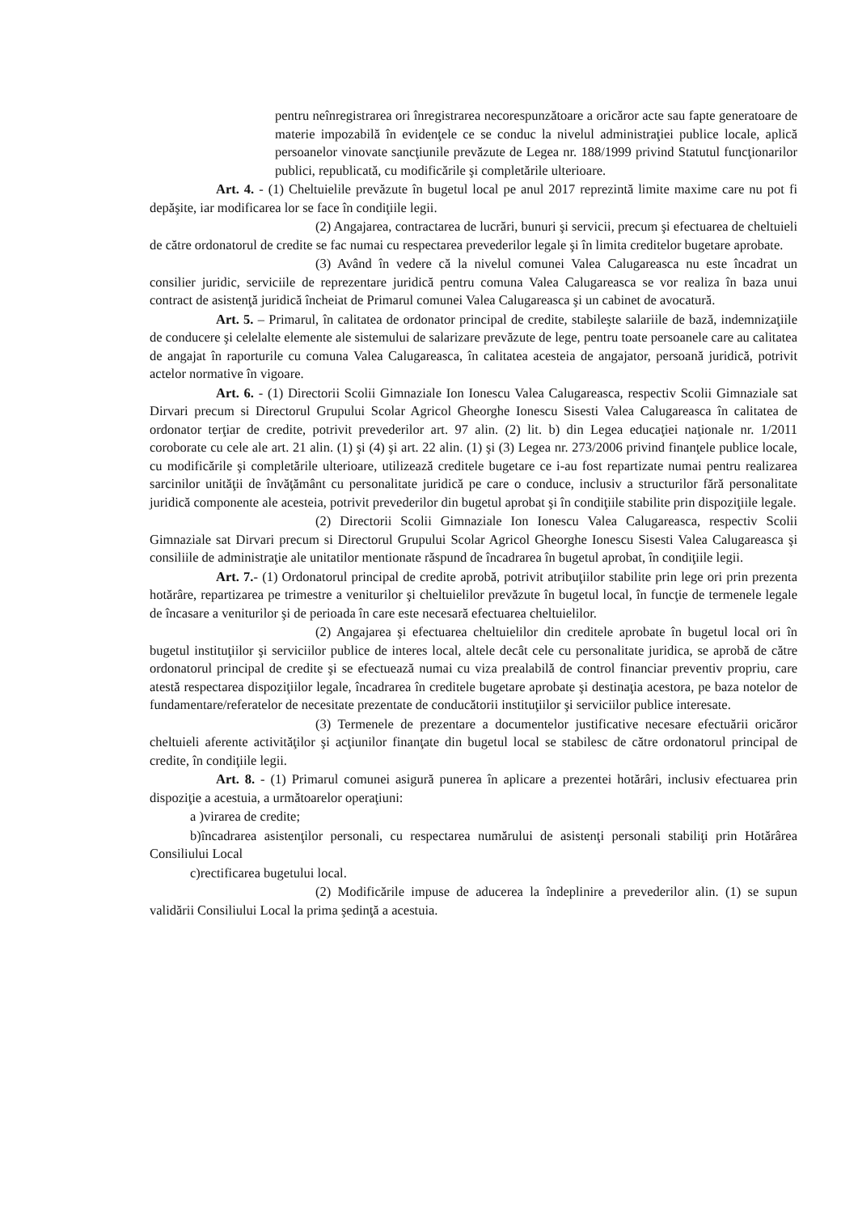pentru neînregistrarea ori înregistrarea necorespunzătoare a oricăror acte sau fapte generatoare de materie impozabilă în evidenţele ce se conduc la nivelul administraţiei publice locale, aplică persoanelor vinovate sancţiunile prevăzute de Legea nr. 188/1999 privind Statutul funcţionarilor publici, republicată, cu modificările şi completările ulterioare.
Art. 4. - (1) Cheltuielile prevăzute în bugetul local pe anul 2017 reprezintă limite maxime care nu pot fi depăşite, iar modificarea lor se face în condiţiile legii.
(2) Angajarea, contractarea de lucrări, bunuri şi servicii, precum şi efectuarea de cheltuieli de către ordonatorul de credite se fac numai cu respectarea prevederilor legale şi în limita creditelor bugetare aprobate.
(3) Având în vedere că la nivelul comunei Valea Calugareasca nu este încadrat un consilier juridic, serviciile de reprezentare juridică pentru comuna Valea Calugareasca se vor realiza în baza unui contract de asistenţă juridică încheiat de Primarul comunei Valea Calugareasca şi un cabinet de avocatură.
Art. 5. – Primarul, în calitatea de ordonator principal de credite, stabileşte salariile de bază, indemnizaţiile de conducere şi celelalte elemente ale sistemului de salarizare prevăzute de lege, pentru toate persoanele care au calitatea de angajat în raporturile cu comuna Valea Calugareasca, în calitatea acesteia de angajator, persoană juridică, potrivit actelor normative în vigoare.
Art. 6. - (1) Directorii Scolii Gimnaziale Ion Ionescu Valea Calugareasca, respectiv Scolii Gimnaziale sat Dirvari precum si Directorul Grupului Scolar Agricol Gheorghe Ionescu Sisesti Valea Calugareasca în calitatea de ordonator terţiar de credite, potrivit prevederilor art. 97 alin. (2) lit. b) din Legea educaţiei naţionale nr. 1/2011 coroborate cu cele ale art. 21 alin. (1) şi (4) şi art. 22 alin. (1) şi (3) Legea nr. 273/2006 privind finanţele publice locale, cu modificările şi completările ulterioare, utilizează creditele bugetare ce i-au fost repartizate numai pentru realizarea sarcinilor unităţii de învăţământ cu personalitate juridică pe care o conduce, inclusiv a structurilor fără personalitate juridică componente ale acesteia, potrivit prevederilor din bugetul aprobat şi în condiţiile stabilite prin dispoziţiile legale.
(2) Directorii Scolii Gimnaziale Ion Ionescu Valea Calugareasca, respectiv Scolii Gimnaziale sat Dirvari precum si Directorul Grupului Scolar Agricol Gheorghe Ionescu Sisesti Valea Calugareasca şi consiliile de administraţie ale unitatilor mentionate răspund de încadrarea în bugetul aprobat, în condiţiile legii.
Art. 7.- (1) Ordonatorul principal de credite aprobă, potrivit atribuţiilor stabilite prin lege ori prin prezenta hotărâre, repartizarea pe trimestre a veniturilor şi cheltuielilor prevăzute în bugetul local, în funcţie de termenele legale de încasare a veniturilor şi de perioada în care este necesară efectuarea cheltuielilor.
(2) Angajarea şi efectuarea cheltuielilor din creditele aprobate în bugetul local ori în bugetul instituţiilor şi serviciilor publice de interes local, altele decât cele cu personalitate juridica, se aprobă de către ordonatorul principal de credite şi se efectuează numai cu viza prealabilă de control financiar preventiv propriu, care atestă respectarea dispoziţiilor legale, încadrarea în creditele bugetare aprobate şi destinaţia acestora, pe baza notelor de fundamentare/referatelor de necesitate prezentate de conducătorii instituţiilor şi serviciilor publice interesate.
(3) Termenele de prezentare a documentelor justificative necesare efectuării oricăror cheltuieli aferente activităţilor şi acţiunilor finanţate din bugetul local se stabilesc de către ordonatorul principal de credite, în condiţiile legii.
Art. 8. - (1) Primarul comunei asigură punerea în aplicare a prezentei hotărâri, inclusiv efectuarea prin dispoziţie a acestuia, a următoarelor operaţiuni:
a )virarea de credite;
b)încadrarea asistenţilor personali, cu respectarea numărului de asistenţi personali stabiliţi prin Hotărârea Consiliului Local
c)rectificarea bugetului local.
(2) Modificările impuse de aducerea la îndeplinire a prevederilor alin. (1) se supun validării Consiliului Local la prima şedinţă a acestuia.